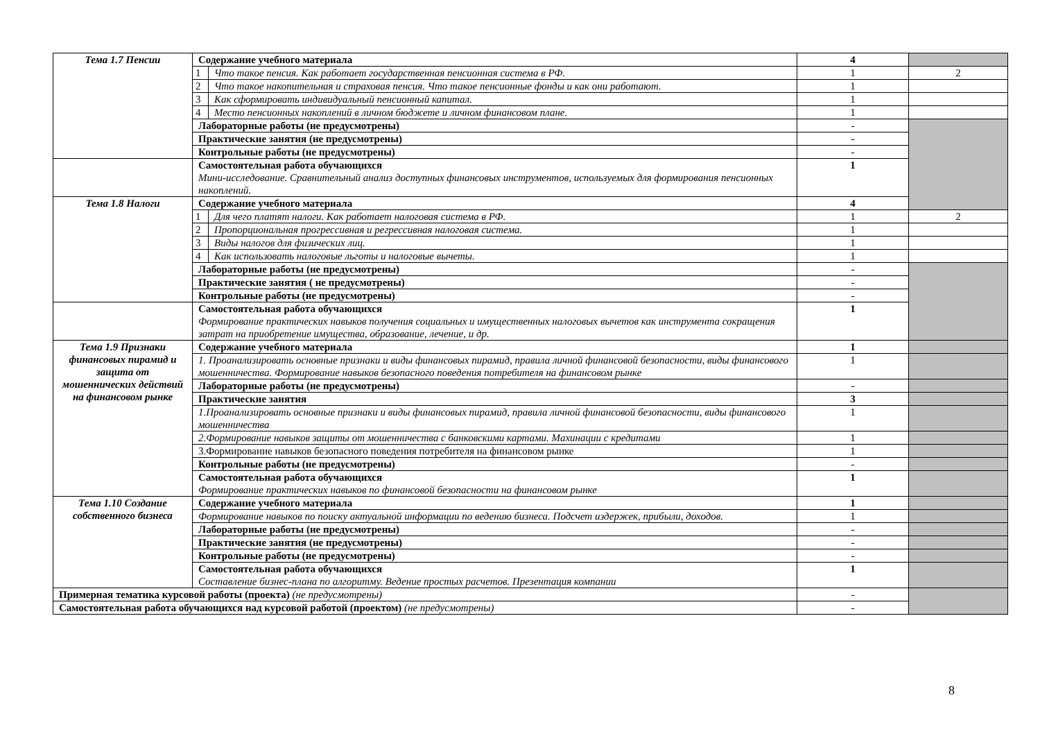| Тема 1.7 Пенсии | Содержание учебного материала | | 4 | |
| | 1 | Что такое пенсия. Как работает государственная пенсионная система в РФ. | 1 | 2 |
| | 2 | Что такое накопительная и страховая пенсия. Что такое пенсионные фонды и как они работают. | 1 | |
| | 3 | Как сформировать индивидуальный пенсионный капитал. | 1 | |
| | 4 | Место пенсионных накоплений в личном бюджете и личном финансовом плане. | 1 | |
| | Лабораторные работы (не предусмотрены) | | - | |
| | Практические занятия (не предусмотрены) | | - | |
| | Контрольные работы (не предусмотрены) | | - | |
| | Самостоятельная работа обучающихся Мини-исследование. Сравнительный анализ доступных финансовых инструментов, используемых для формирования пенсионных накоплений. | | 1 | |
| Тема 1.8 Налоги | Содержание учебного материала | | 4 | |
| | 1 | Для чего платят налоги. Как работает налоговая система в РФ. | 1 | 2 |
| | 2 | Пропорциональная прогрессивная и регрессивная налоговая система. | 1 | |
| | 3 | Виды налогов для физических лиц. | 1 | |
| | 4 | Как использовать налоговые льготы и налоговые вычеты. | 1 | |
| | Лабораторные работы (не предусмотрены) | | - | |
| | Практические занятия ( не предусмотрены) | | - | |
| | Контрольные работы (не предусмотрены) | | - | |
| | Самостоятельная работа обучающихся Формирование практических навыков получения социальных и имущественных налоговых вычетов как инструмента сокращения затрат на приобретение имущества, образование, лечение, и др. | | 1 | |
| Тема 1.9 Признаки финансовых пирамид и защита от мошеннических действий на финансовом рынке | Содержание учебного материала | | 1 | |
| | 1. Проанализировать основные признаки и виды финансовых пирамид, правила личной финансовой безопасности, виды финансового мошенничества. Формирование навыков безопасного поведения потребителя на финансовом рынке | | 1 | |
| | Лабораторные работы (не предусмотрены) | | - | |
| | Практические занятия | | 3 | |
| | 1.Проанализировать основные признаки и виды финансовых пирамид, правила личной финансовой безопасности, виды финансового мошенничества | | 1 | |
| | 2.Формирование навыков защиты от мошенничества с банковскими картами. Махинации с кредитами | | 1 | |
| | 3.Формирование навыков безопасного поведения потребителя на финансовом рынке | | 1 | |
| | Контрольные работы (не предусмотрены) | | - | |
| | Самостоятельная работа обучающихся Формирование практических навыков по финансовой безопасности на финансовом рынке | | 1 | |
| Тема 1.10 Создание собственного бизнеса | Содержание учебного материала | | 1 | |
| | Формирование навыков по поиску актуальной информации по ведению бизнеса. Подсчет издержек, прибыли, доходов. | | 1 | |
| | Лабораторные работы (не предусмотрены) | | - | |
| | Практические занятия (не предусмотрены) | | - | |
| | Контрольные работы (не предусмотрены) | | - | |
| | Самостоятельная работа обучающихся Составление бизнес-плана по алгоритму. Ведение простых расчетов. Презентация компании | | 1 | |
| Примерная тематика курсовой работы (проекта) (не предусмотрены) | | | - | |
| Самостоятельная работа обучающихся над курсовой работой (проектом) (не предусмотрены) | | | - | |
8